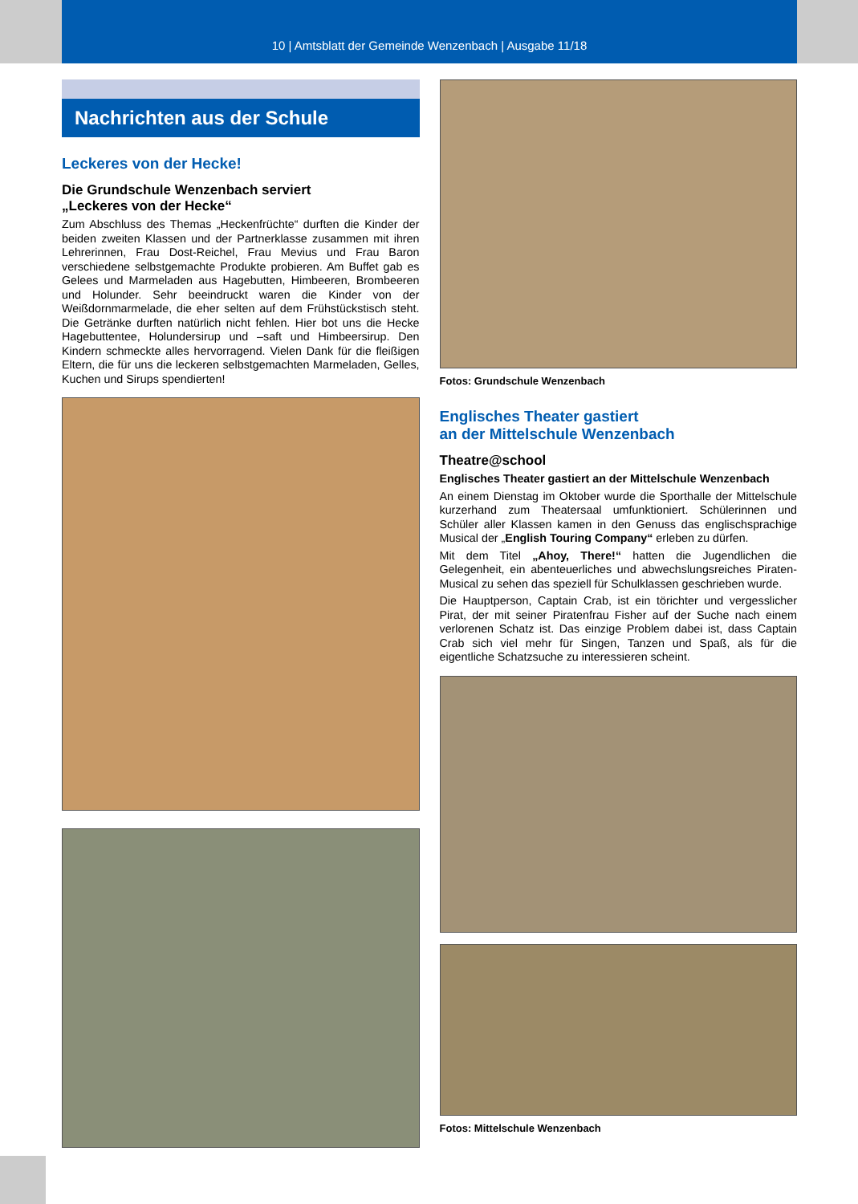10 | Amtsblatt der Gemeinde Wenzenbach | Ausgabe 11/18
Nachrichten aus der Schule
Leckeres von der Hecke!
Die Grundschule Wenzenbach serviert
„Leckeres von der Hecke“
Zum Abschluss des Themas „Heckenfrüchte“ durften die Kinder der beiden zweiten Klassen und der Partnerklasse zusammen mit ihren Lehrerinnen, Frau Dost-Reichel, Frau Mevius und Frau Baron verschiedene selbstgemachte Produkte probieren. Am Buffet gab es Gelees und Marmeladen aus Hagebutten, Himbeeren, Brombeeren und Holunder. Sehr beeindruckt waren die Kinder von der Weißdornmarmelade, die eher selten auf dem Frühstückstisch steht. Die Getränke durften natürlich nicht fehlen. Hier bot uns die Hecke Hagebuttentee, Holundersirup und –saft und Himbeersirup. Den Kindern schmeckte alles hervorragend. Vielen Dank für die fleißigen Eltern, die für uns die leckeren selbstgemachten Marmeladen, Gelles, Kuchen und Sirups spendierten!
Fotos: Grundschule Wenzenbach
Englisches Theater gastiert
an der Mittelschule Wenzenbach
Theatre@school
Englisches Theater gastiert an der Mittelschule Wenzenbach
An einem Dienstag im Oktober wurde die Sporthalle der Mittelschule kurzerhand zum Theatersaal umfunktioniert. Schülerinnen und Schüler aller Klassen kamen in den Genuss das englischsprachige Musical der „English Touring Company“ erleben zu dürfen.
Mit dem Titel „Ahoy, There!“ hatten die Jugendlichen die Gelegenheit, ein abenteuerliches und abwechslungsreiches Piraten-Musical zu sehen das speziell für Schulklassen geschrieben wurde.
Die Hauptperson, Captain Crab, ist ein törichter und vergesslicher Pirat, der mit seiner Piratenfrau Fisher auf der Suche nach einem verlorenen Schatz ist. Das einzige Problem dabei ist, dass Captain Crab sich viel mehr für Singen, Tanzen und Spaß, als für die eigentliche Schatzsuche zu interessieren scheint.
Fotos: Mittelschule Wenzenbach